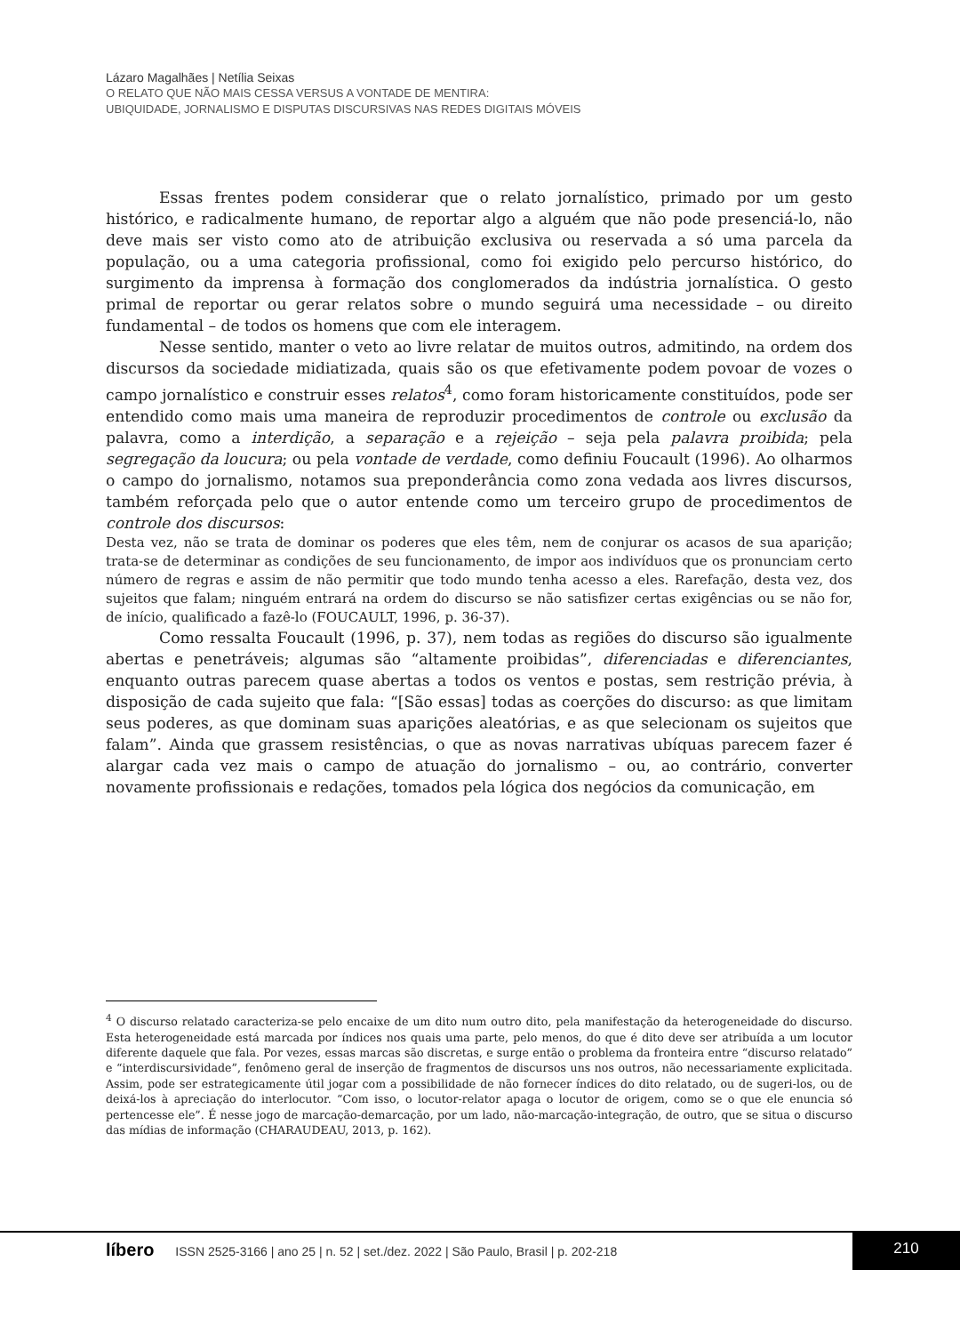Lázaro Magalhães | Netília Seixas
O RELATO QUE NÃO MAIS CESSA VERSUS A VONTADE DE MENTIRA:
UBIQUIDADE, JORNALISMO E DISPUTAS DISCURSIVAS NAS REDES DIGITAIS MÓVEIS
Essas frentes podem considerar que o relato jornalístico, primado por um gesto histórico, e radicalmente humano, de reportar algo a alguém que não pode presenciá-lo, não deve mais ser visto como ato de atribuição exclusiva ou reservada a só uma parcela da população, ou a uma categoria profissional, como foi exigido pelo percurso histórico, do surgimento da imprensa à formação dos conglomerados da indústria jornalística. O gesto primal de reportar ou gerar relatos sobre o mundo seguirá uma necessidade – ou direito fundamental – de todos os homens que com ele interagem.
Nesse sentido, manter o veto ao livre relatar de muitos outros, admitindo, na ordem dos discursos da sociedade midiatizada, quais são os que efetivamente podem povoar de vozes o campo jornalístico e construir esses relatos<sup>4</sup>, como foram historicamente constituídos, pode ser entendido como mais uma maneira de reproduzir procedimentos de controle ou exclusão da palavra, como a interdição, a separação e a rejeição – seja pela palavra proibida; pela segregação da loucura; ou pela vontade de verdade, como definiu Foucault (1996). Ao olharmos o campo do jornalismo, notamos sua preponderância como zona vedada aos livres discursos, também reforçada pelo que o autor entende como um terceiro grupo de procedimentos de controle dos discursos:
Desta vez, não se trata de dominar os poderes que eles têm, nem de conjurar os acasos de sua aparição; trata-se de determinar as condições de seu funcionamento, de impor aos indivíduos que os pronunciam certo número de regras e assim de não permitir que todo mundo tenha acesso a eles. Rarefação, desta vez, dos sujeitos que falam; ninguém entrará na ordem do discurso se não satisfizer certas exigências ou se não for, de início, qualificado a fazê-lo (FOUCAULT, 1996, p. 36-37).
Como ressalta Foucault (1996, p. 37), nem todas as regiões do discurso são igualmente abertas e penetráveis; algumas são “altamente proibidas”, diferenciadas e diferenciantes, enquanto outras parecem quase abertas a todos os ventos e postas, sem restrição prévia, à disposição de cada sujeito que fala: “[São essas] todas as coerções do discurso: as que limitam seus poderes, as que dominam suas aparições aleatórias, e as que selecionam os sujeitos que falam”. Ainda que grassem resistências, o que as novas narrativas ubíquas parecem fazer é alargar cada vez mais o campo de atuação do jornalismo – ou, ao contrário, converter novamente profissionais e redações, tomados pela lógica dos negócios da comunicação, em
<sup>4</sup> O discurso relatado caracteriza-se pelo encaixe de um dito num outro dito, pela manifestação da heterogeneidade do discurso. Esta heterogeneidade está marcada por índices nos quais uma parte, pelo menos, do que é dito deve ser atribuída a um locutor diferente daquele que fala. Por vezes, essas marcas são discretas, e surge então o problema da fronteira entre “discurso relatado” e “interdiscursividade”, fenômeno geral de inserção de fragmentos de discursos uns nos outros, não necessariamente explicitada. Assim, pode ser estrategicamente útil jogar com a possibilidade de não fornecer índices do dito relatado, ou de sugeri-los, ou de deixá-los à apreciação do interlocutor. “Com isso, o locutor-relator apaga o locutor de origem, como se o que ele enuncia só pertencesse ele”. É nesse jogo de marcação-demarcação, por um lado, não-marcação-integração, de outro, que se situa o discurso das mídias de informação (CHARAUDEAU, 2013, p. 162).
líbero ISSN 2525-3166 | ano 25 | n. 52 | set./dez. 2022 | São Paulo, Brasil | p. 202-218
210